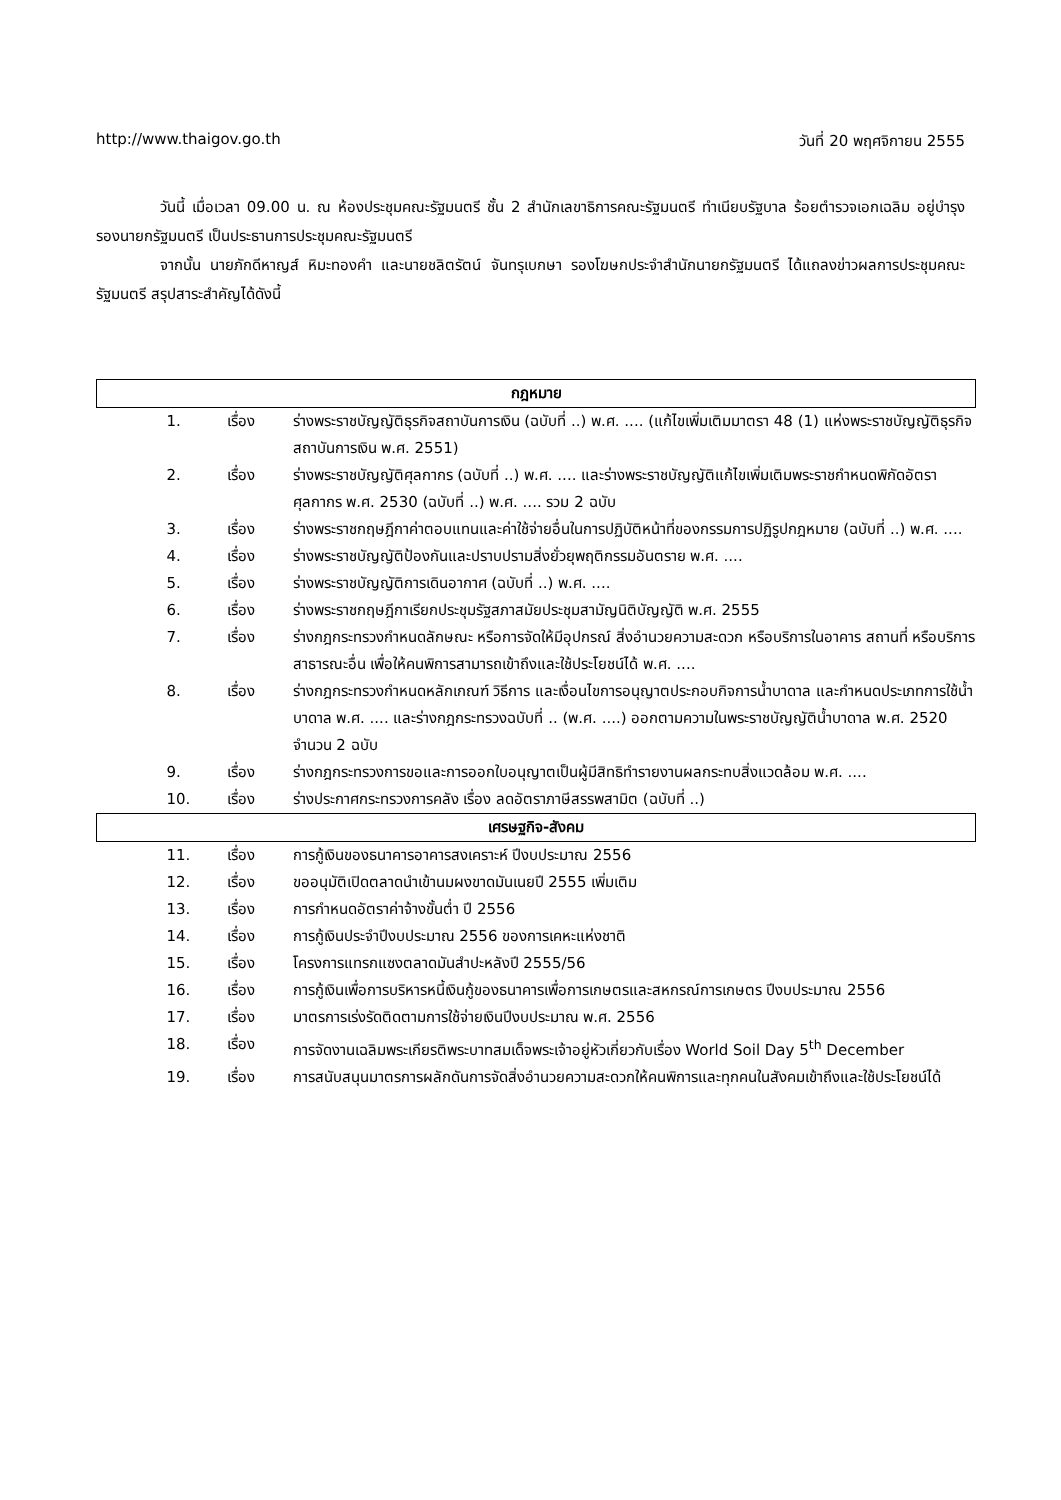http://www.thaigov.go.th วันที่ 20 พฤศจิกายน 2555
วันนี้ เมื่อเวลา 09.00 น. ณ ห้องประชุมคณะรัฐมนตรี ชั้น 2 สำนักเลขาธิการคณะรัฐมนตรี ทำเนียบรัฐบาล ร้อยตำรวจเอกเฉลิม อยู่บำรุง รองนายกรัฐมนตรี เป็นประธานการประชุมคณะรัฐมนตรี
จากนั้น นายภักดีหาญส์ หิมะทองคำ และนายชลิตรัตน์ จันทรุเบกษา รองโฆษกประจำสำนักนายกรัฐมนตรี ได้แถลงข่าวผลการประชุมคณะรัฐมนตรี สรุปสาระสำคัญได้ดังนี้
| กฎหมาย | | |
| --- | --- | --- |
| 1. | เรื่อง | ร่างพระราชบัญญัติธุรกิจสถาบันการเงิน (ฉบับที่ ..) พ.ศ. .... (แก้ไขเพิ่มเติมมาตรา 48 (1) แห่งพระราชบัญญัติธุรกิจสถาบันการเงิน พ.ศ. 2551) |
| 2. | เรื่อง | ร่างพระราชบัญญัติศุลกากร (ฉบับที่ ..) พ.ศ. .... และร่างพระราชบัญญัติแก้ไขเพิ่มเติมพระราชกำหนดพิกัดอัตราศุลกากร พ.ศ. 2530 (ฉบับที่ ..) พ.ศ. .... รวม 2 ฉบับ |
| 3. | เรื่อง | ร่างพระราชกฤษฎีกาค่าตอบแทนและค่าใช้จ่ายอื่นในการปฏิบัติหน้าที่ของกรรมการปฏิรูปกฎหมาย (ฉบับที่ ..) พ.ศ. .... |
| 4. | เรื่อง | ร่างพระราชบัญญัติป้องกันและปราบปรามสิ่งยั่วยุพฤติกรรมอันตราย พ.ศ. .... |
| 5. | เรื่อง | ร่างพระราชบัญญัติการเดินอากาศ (ฉบับที่ ..) พ.ศ. .... |
| 6. | เรื่อง | ร่างพระราชกฤษฎีกาเรียกประชุมรัฐสภาสมัยประชุมสามัญนิติบัญญัติ พ.ศ. 2555 |
| 7. | เรื่อง | ร่างกฎกระทรวงกำหนดลักษณะ หรือการจัดให้มีอุปกรณ์ สิ่งอำนวยความสะดวก หรือบริการในอาคาร สถานที่ หรือบริการสาธารณะอื่น เพื่อให้คนพิการสามารถเข้าถึงและใช้ประโยชน์ได้ พ.ศ. .... |
| 8. | เรื่อง | ร่างกฎกระทรวงกำหนดหลักเกณฑ์ วิธีการ และเงื่อนไขการอนุญาตประกอบกิจการน้ำบาดาล และกำหนดประเภทการใช้น้ำบาดาล พ.ศ. .... และร่างกฎกระทรวงฉบับที่ .. (พ.ศ. ....) ออกตามความในพระราชบัญญัติน้ำบาดาล พ.ศ. 2520 จำนวน 2 ฉบับ |
| 9. | เรื่อง | ร่างกฎกระทรวงการขอและการออกใบอนุญาตเป็นผู้มีสิทธิทำรายงานผลกระทบสิ่งแวดล้อม พ.ศ. .... |
| 10. | เรื่อง | ร่างประกาศกระทรวงการคลัง เรื่อง ลดอัตราภาษีสรรพสามิต (ฉบับที่ ..) |
| เศรษฐกิจ-สังคม | | |
| 11. | เรื่อง | การกู้เงินของธนาคารอาคารสงเคราะห์ ปีงบประมาณ 2556 |
| 12. | เรื่อง | ขออนุมัติเปิดตลาดนำเข้านมผงขาดมันเนยปี 2555 เพิ่มเติม |
| 13. | เรื่อง | การกำหนดอัตราค่าจ้างขั้นต่ำ ปี 2556 |
| 14. | เรื่อง | การกู้เงินประจำปีงบประมาณ 2556 ของการเคหะแห่งชาติ |
| 15. | เรื่อง | โครงการแทรกแซงตลาดมันสำปะหลังปี 2555/56 |
| 16. | เรื่อง | การกู้เงินเพื่อการบริหารหนี้เงินกู้ของธนาคารเพื่อการเกษตรและสหกรณ์การเกษตร ปีงบประมาณ 2556 |
| 17. | เรื่อง | มาตรการเร่งรัดติดตามการใช้จ่ายเงินปีงบประมาณ พ.ศ. 2556 |
| 18. | เรื่อง | การจัดงานเฉลิมพระเกียรติพระบาทสมเด็จพระเจ้าอยู่หัวเกี่ยวกับเรื่อง World Soil Day 5<sup>th</sup> December |
| 19. | เรื่อง | การสนับสนุนมาตรการผลักดันการจัดสิ่งอำนวยความสะดวกให้คนพิการและทุกคนในสังคมเข้าถึงและใช้ประโยชน์ได้ |